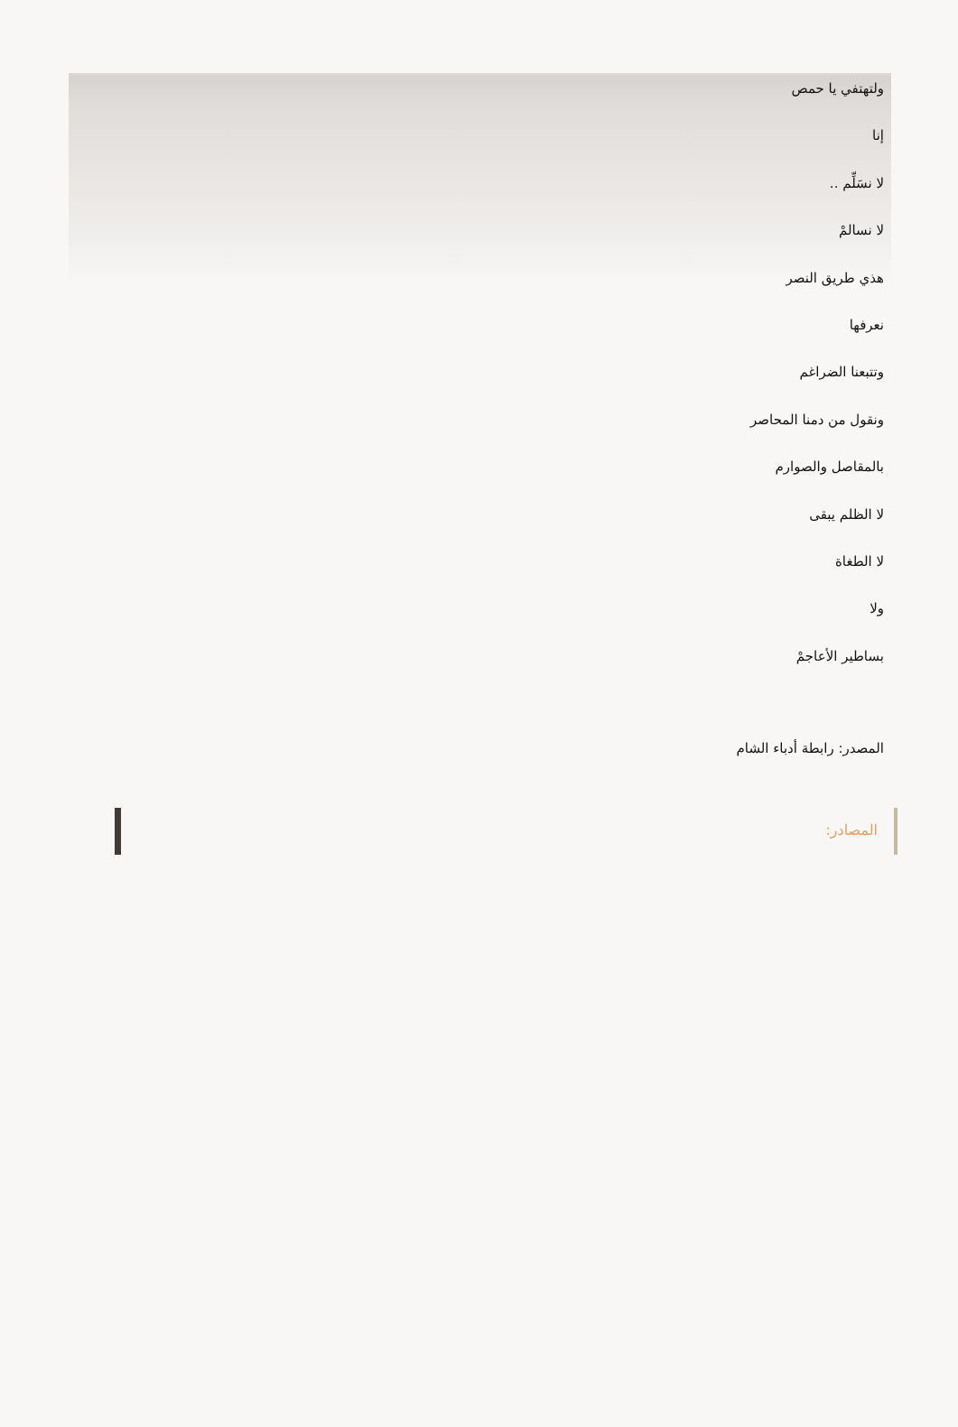ولتهتفي يا حمص
إنا
لا نسَلِّم ..
لا نسالمْ
هذي طريق النصر
نعرفها
وتتبعنا الضراغم
ونقول من دمنا المحاصر
بالمقاصل والصوارم
لا الظلم يبقى
لا الطغاة
ولا
بساطير الأعاجمْ
المصدر: رابطة أدباء الشام
المصادر: